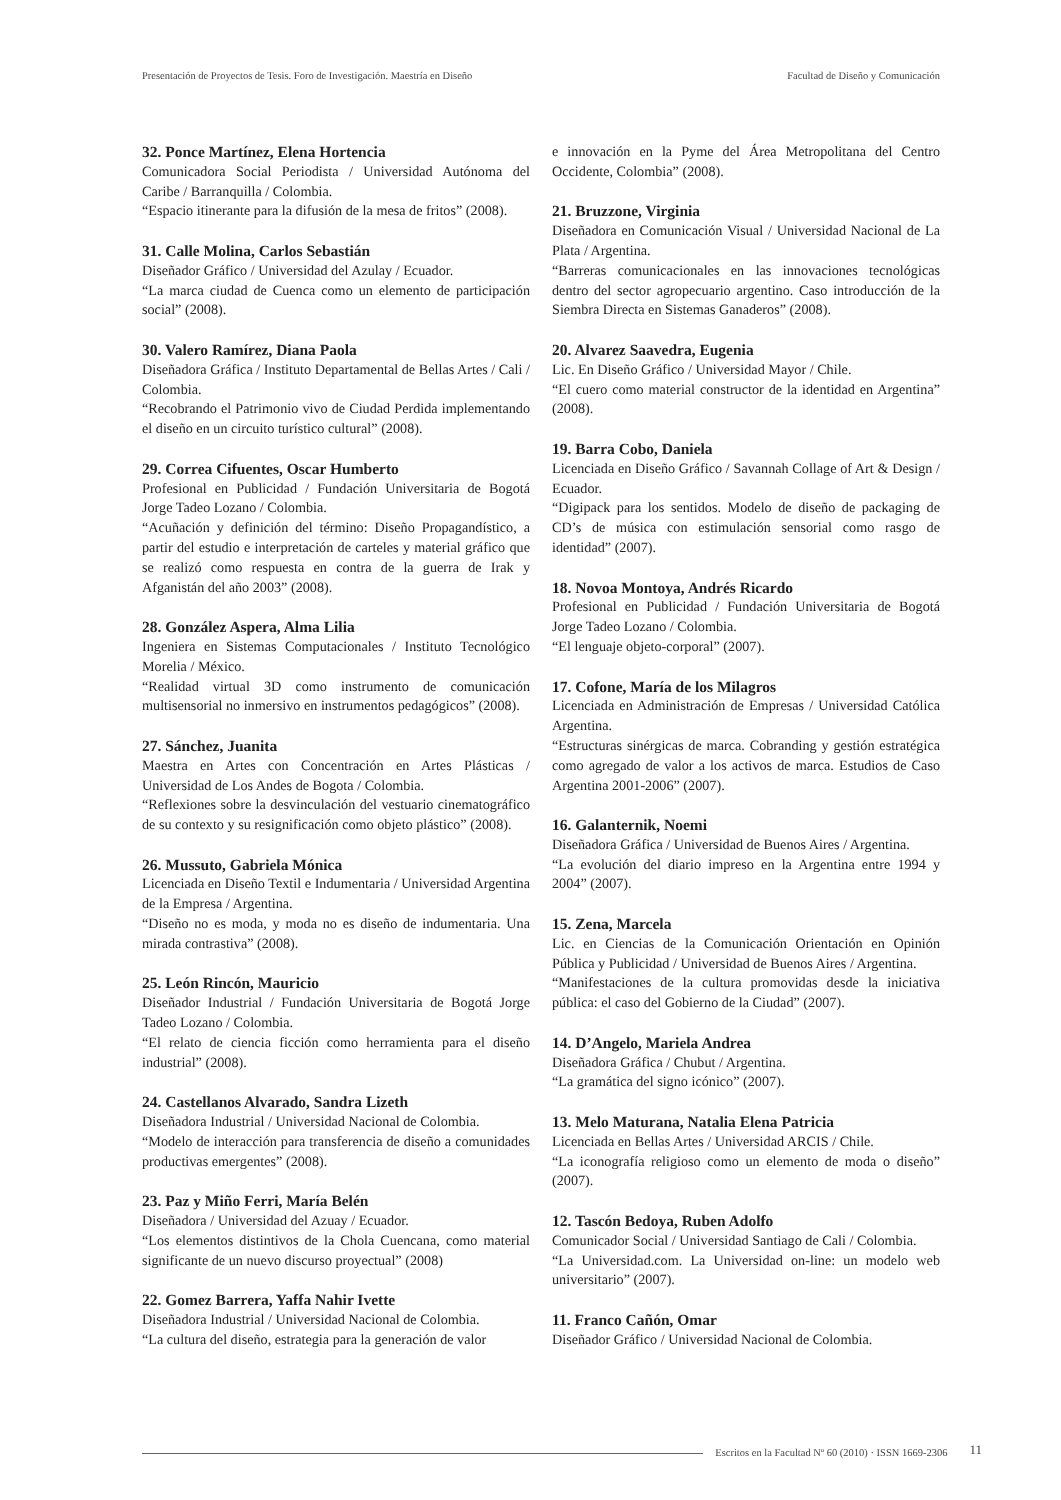Presentación de Proyectos de Tesis. Foro de Investigación. Maestría en Diseño Facultad de Diseño y Comunicación
32. Ponce Martínez, Elena Hortencia
Comunicadora Social Periodista / Universidad Autónoma del Caribe / Barranquilla / Colombia.
“Espacio itinerante para la difusión de la mesa de fritos” (2008).
31. Calle Molina, Carlos Sebastián
Diseñador Gráfico / Universidad del Azulay / Ecuador.
“La marca ciudad de Cuenca como un elemento de participación social” (2008).
30. Valero Ramírez, Diana Paola
Diseñadora Gráfica / Instituto Departamental de Bellas Artes / Cali / Colombia.
“Recobrando el Patrimonio vivo de Ciudad Perdida implementando el diseño en un circuito turístico cultural” (2008).
29. Correa Cifuentes, Oscar Humberto
Profesional en Publicidad / Fundación Universitaria de Bogotá Jorge Tadeo Lozano / Colombia.
“Acuñación y definición del término: Diseño Propagandístico, a partir del estudio e interpretación de carteles y material gráfico que se realizó como respuesta en contra de la guerra de Irak y Afganistán del año 2003” (2008).
28. González Aspera, Alma Lilia
Ingeniera en Sistemas Computacionales / Instituto Tecnológico Morelia / México.
“Realidad virtual 3D como instrumento de comunicación multisensorial no inmersivo en instrumentos pedagógicos” (2008).
27. Sánchez, Juanita
Maestra en Artes con Concentración en Artes Plásticas / Universidad de Los Andes de Bogota / Colombia.
“Reflexiones sobre la desvinculación del vestuario cinematográfico de su contexto y su resignificación como objeto plástico” (2008).
26. Mussuto, Gabriela Mónica
Licenciada en Diseño Textil e Indumentaria / Universidad Argentina de la Empresa / Argentina.
“Diseño no es moda, y moda no es diseño de indumentaria. Una mirada contrastiva” (2008).
25. León Rincón, Mauricio
Diseñador Industrial / Fundación Universitaria de Bogotá Jorge Tadeo Lozano / Colombia.
“El relato de ciencia ficción como herramienta para el diseño industrial” (2008).
24. Castellanos Alvarado, Sandra Lizeth
Diseñadora Industrial / Universidad Nacional de Colombia.
“Modelo de interacción para transferencia de diseño a comunidades productivas emergentes” (2008).
23. Paz y Miño Ferri, María Belén
Diseñadora / Universidad del Azuay / Ecuador.
“Los elementos distintivos de la Chola Cuencana, como material significante de un nuevo discurso proyectual” (2008)
22. Gomez Barrera, Yaffa Nahir Ivette
Diseñadora Industrial / Universidad Nacional de Colombia.
“La cultura del diseño, estrategia para la generación de valor
e innovación en la Pyme del Área Metropolitana del Centro Occidente, Colombia” (2008).
21. Bruzzone, Virginia
Diseñadora en Comunicación Visual / Universidad Nacional de La Plata / Argentina.
“Barreras comunicacionales en las innovaciones tecnológicas dentro del sector agropecuario argentino. Caso introducción de la Siembra Directa en Sistemas Ganaderos” (2008).
20. Alvarez Saavedra, Eugenia
Lic. En Diseño Gráfico / Universidad Mayor / Chile.
“El cuero como material constructor de la identidad en Argentina” (2008).
19. Barra Cobo, Daniela
Licenciada en Diseño Gráfico / Savannah Collage of Art & Design / Ecuador.
“Digipack para los sentidos. Modelo de diseño de packaging de CD’s de música con estimulación sensorial como rasgo de identidad” (2007).
18. Novoa Montoya, Andrés Ricardo
Profesional en Publicidad / Fundación Universitaria de Bogotá Jorge Tadeo Lozano / Colombia.
“El lenguaje objeto-corporal” (2007).
17. Cofone, María de los Milagros
Licenciada en Administración de Empresas / Universidad Católica Argentina.
“Estructuras sinérgicas de marca. Cobranding y gestión estratégica como agregado de valor a los activos de marca. Estudios de Caso Argentina 2001-2006” (2007).
16. Galanternik, Noemi
Diseñadora Gráfica / Universidad de Buenos Aires / Argentina.
“La evolución del diario impreso en la Argentina entre 1994 y 2004” (2007).
15. Zena, Marcela
Lic. en Ciencias de la Comunicación Orientación en Opinión Pública y Publicidad / Universidad de Buenos Aires / Argentina.
“Manifestaciones de la cultura promovidas desde la iniciativa pública: el caso del Gobierno de la Ciudad” (2007).
14. D’Angelo, Mariela Andrea
Diseñadora Gráfica / Chubut / Argentina.
“La gramática del signo icónico” (2007).
13. Melo Maturana, Natalia Elena Patricia
Licenciada en Bellas Artes / Universidad ARCIS / Chile.
“La iconografía religioso como un elemento de moda o diseño” (2007).
12. Tascón Bedoya, Ruben Adolfo
Comunicador Social / Universidad Santiago de Cali / Colombia.
“La Universidad.com. La Universidad on-line: un modelo web universitario” (2007).
11. Franco Cañón, Omar
Diseñador Gráfico / Universidad Nacional de Colombia.
Escritos en la Facultad Nº 60 (2010) · ISSN 1669-2306 11